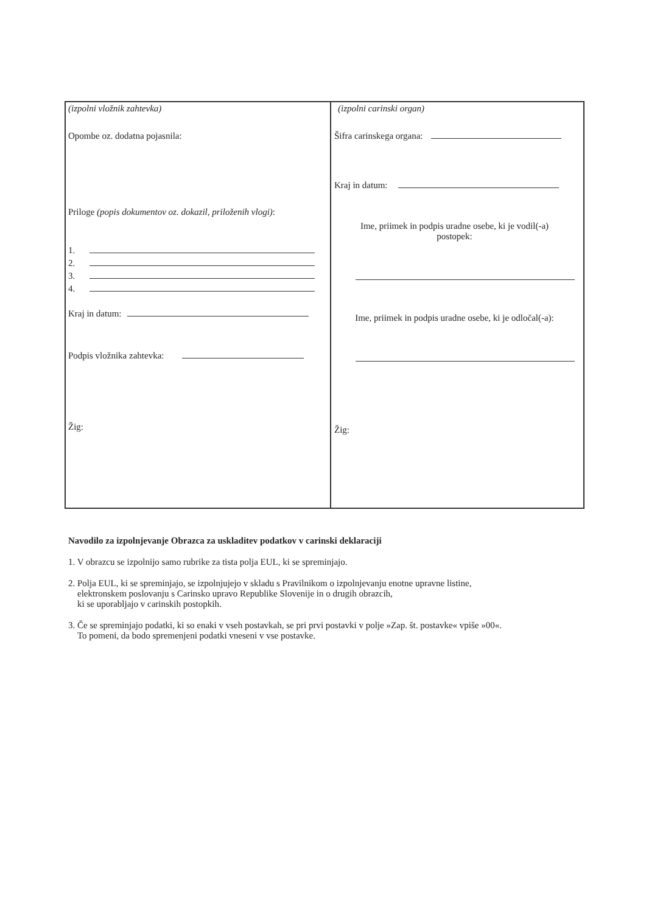(izpolni vložnik zahtevka)
Opombe oz. dodatna pojasnila:
Priloge (popis dokumentov oz. dokazil, priloženih vlogi):
1.
2.
3.
4.
Kraj in datum:
Podpis vložnika zahtevka:
Žig:
(izpolni carinski organ)
Šifra carinskega organa:
Kraj in datum:
Ime, priimek in podpis uradne osebe, ki je vodil(-a)
postopek:
Ime, priimek in podpis uradne osebe, ki je odločal(-a):
Žig:
Navodilo za izpolnjevanje Obrazca za uskladitev podatkov v carinski deklaraciji
1. V obrazcu se izpolnijo samo rubrike za tista polja EUL, ki se spreminjajo.
2. Polja EUL, ki se spreminjajo, se izpolnjujejo v skladu s Pravilnikom o izpolnjevanju enotne upravne listine,
elektronskem poslovanju s Carinsko upravo Republike Slovenije in o drugih obrazcih,
ki se uporabljajo v carinskih postopkih.
3. Če se spreminjajo podatki, ki so enaki v vseh postavkah, se pri prvi postavki v polje »Zap. št. postavke« vpiše »00«.
To pomeni, da bodo spremenjeni podatki vneseni v vse postavke.